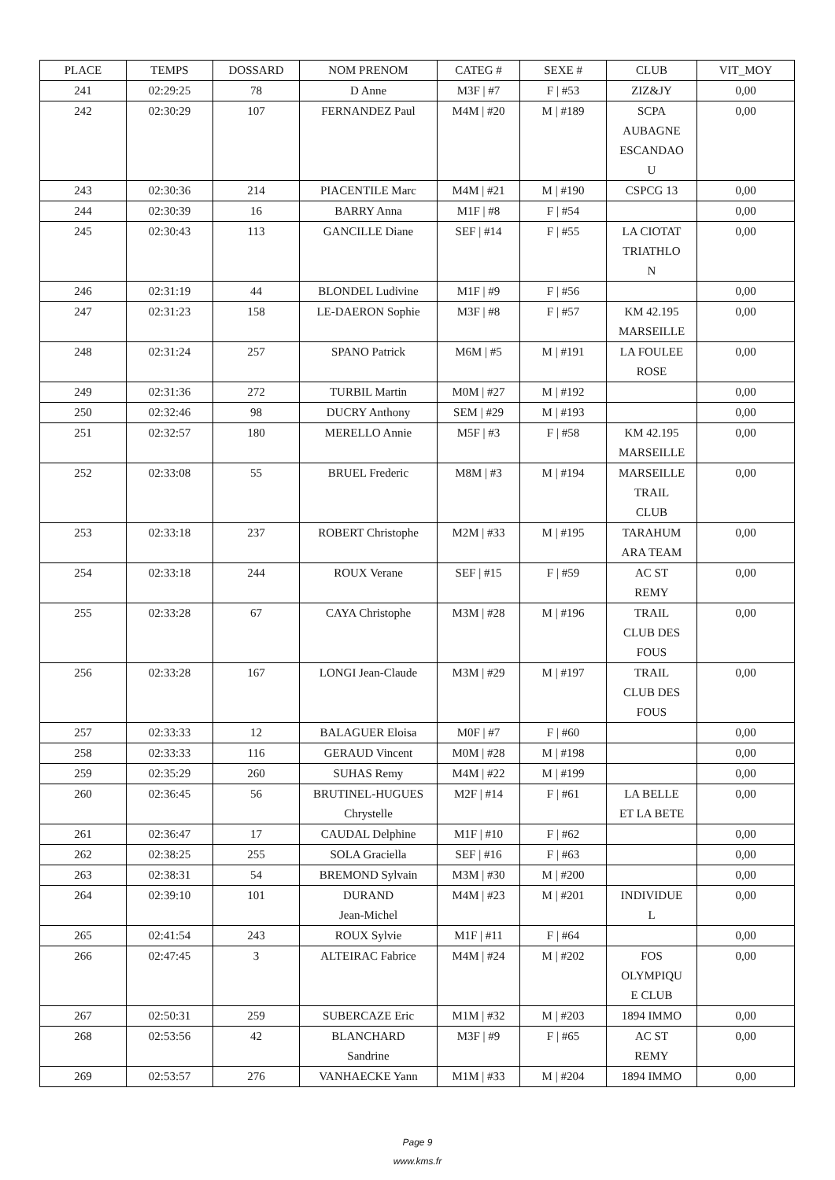| PLACE | TEMPS | DOSSARD | NOM PRENOM | CATEG # | SEXE # | CLUB | VIT_MOY |
| --- | --- | --- | --- | --- | --- | --- | --- |
| 241 | 02:29:25 | 78 | D Anne | M3F / #7 | F / #53 | ZIZ&JY | 0,00 |
| 242 | 02:30:29 | 107 | FERNANDEZ Paul | M4M / #20 | M / #189 | SCPA AUBAGNE ESCANDAO U | 0,00 |
| 243 | 02:30:36 | 214 | PIACENTILE Marc | M4M / #21 | M / #190 | CSPCG 13 | 0,00 |
| 244 | 02:30:39 | 16 | BARRY Anna | M1F / #8 | F / #54 | | 0,00 |
| 245 | 02:30:43 | 113 | GANCILLE Diane | SEF / #14 | F / #55 | LA CIOTAT TRIATHLO N | 0,00 |
| 246 | 02:31:19 | 44 | BLONDEL Ludivine | M1F / #9 | F / #56 | | 0,00 |
| 247 | 02:31:23 | 158 | LE-DAERON Sophie | M3F / #8 | F / #57 | KM 42.195 MARSEILLE | 0,00 |
| 248 | 02:31:24 | 257 | SPANO Patrick | M6M / #5 | M / #191 | LA FOULEE ROSE | 0,00 |
| 249 | 02:31:36 | 272 | TURBIL Martin | M0M / #27 | M / #192 | | 0,00 |
| 250 | 02:32:46 | 98 | DUCRY Anthony | SEM / #29 | M / #193 | | 0,00 |
| 251 | 02:32:57 | 180 | MERELLO Annie | M5F / #3 | F / #58 | KM 42.195 MARSEILLE | 0,00 |
| 252 | 02:33:08 | 55 | BRUEL Frederic | M8M / #3 | M / #194 | MARSEILLE TRAIL CLUB | 0,00 |
| 253 | 02:33:18 | 237 | ROBERT Christophe | M2M / #33 | M / #195 | TARAHUM ARA TEAM | 0,00 |
| 254 | 02:33:18 | 244 | ROUX Verane | SEF / #15 | F / #59 | AC ST REMY | 0,00 |
| 255 | 02:33:28 | 67 | CAYA Christophe | M3M / #28 | M / #196 | TRAIL CLUB DES FOUS | 0,00 |
| 256 | 02:33:28 | 167 | LONGI Jean-Claude | M3M / #29 | M / #197 | TRAIL CLUB DES FOUS | 0,00 |
| 257 | 02:33:33 | 12 | BALAGUER Eloisa | M0F / #7 | F / #60 | | 0,00 |
| 258 | 02:33:33 | 116 | GERAUD Vincent | M0M / #28 | M / #198 | | 0,00 |
| 259 | 02:35:29 | 260 | SUHAS Remy | M4M / #22 | M / #199 | | 0,00 |
| 260 | 02:36:45 | 56 | BRUTINEL-HUGUES Chrystelle | M2F / #14 | F / #61 | LA BELLE ET LA BETE | 0,00 |
| 261 | 02:36:47 | 17 | CAUDAL Delphine | M1F / #10 | F / #62 | | 0,00 |
| 262 | 02:38:25 | 255 | SOLA Graciella | SEF / #16 | F / #63 | | 0,00 |
| 263 | 02:38:31 | 54 | BREMOND Sylvain | M3M / #30 | M / #200 | | 0,00 |
| 264 | 02:39:10 | 101 | DURAND Jean-Michel | M4M / #23 | M / #201 | INDIVIDUE L | 0,00 |
| 265 | 02:41:54 | 243 | ROUX Sylvie | M1F / #11 | F / #64 | | 0,00 |
| 266 | 02:47:45 | 3 | ALTEIRAC Fabrice | M4M / #24 | M / #202 | FOS OLYMPIQU E CLUB | 0,00 |
| 267 | 02:50:31 | 259 | SUBERCAZE Eric | M1M / #32 | M / #203 | 1894 IMMO | 0,00 |
| 268 | 02:53:56 | 42 | BLANCHARD Sandrine | M3F / #9 | F / #65 | AC ST REMY | 0,00 |
| 269 | 02:53:57 | 276 | VANHAECKE Yann | M1M / #33 | M / #204 | 1894 IMMO | 0,00 |
Page 9
www.kms.fr